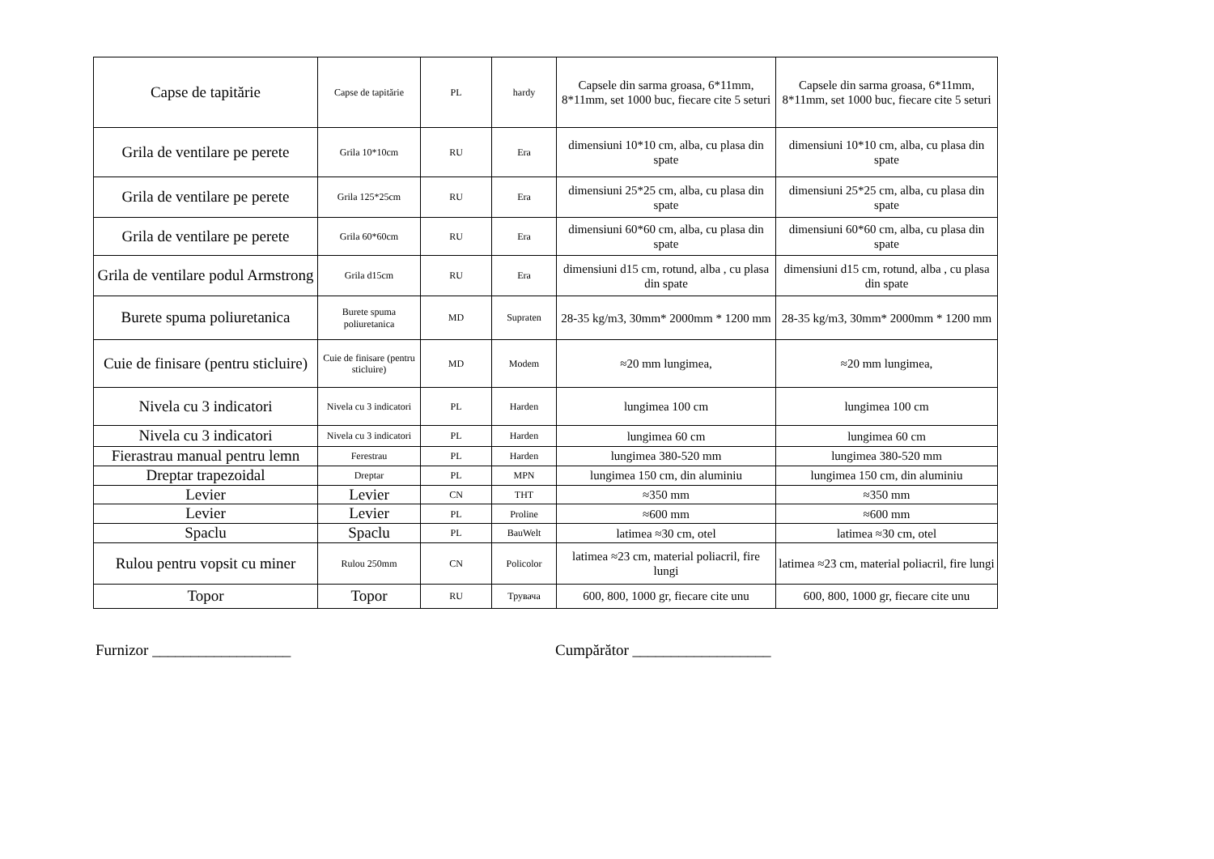| Capse de tapitărie | Capse de tapitărie | PL | hardy | Capsele din sarma groasa, 6*11mm, 8*11mm, set 1000 buc, fiecare cite 5 seturi | Capsele din sarma groasa, 6*11mm, 8*11mm, set 1000 buc, fiecare cite 5 seturi |
| Grila de ventilare pe perete | Grila 10*10cm | RU | Era | dimensiuni 10*10 cm, alba, cu plasa din spate | dimensiuni 10*10 cm, alba, cu plasa din spate |
| Grila de ventilare pe perete | Grila 125*25cm | RU | Era | dimensiuni 25*25 cm, alba, cu plasa din spate | dimensiuni 25*25 cm, alba, cu plasa din spate |
| Grila de ventilare pe perete | Grila 60*60cm | RU | Era | dimensiuni 60*60 cm, alba, cu plasa din spate | dimensiuni 60*60 cm, alba, cu plasa din spate |
| Grila de ventilare podul Armstrong | Grila d15cm | RU | Era | dimensiuni d15 cm, rotund, alba , cu plasa din spate | dimensiuni d15 cm, rotund, alba , cu plasa din spate |
| Burete spuma poliuretanica | Burete spuma poliuretanica | MD | Supraten | 28-35 kg/m3, 30mm* 2000mm * 1200 mm | 28-35 kg/m3, 30mm* 2000mm * 1200 mm |
| Cuie de finisare (pentru sticluire) | Cuie de finisare (pentru sticluire) | MD | Modem | ≈20 mm lungimea, | ≈20 mm lungimea, |
| Nivela cu 3 indicatori | Nivela cu 3 indicatori | PL | Harden | lungimea 100 cm | lungimea 100 cm |
| Nivela cu 3 indicatori | Nivela cu 3 indicatori | PL | Harden | lungimea 60 cm | lungimea 60 cm |
| Fierastrau manual pentru lemn | Ferestrau | PL | Harden | lungimea 380-520 mm | lungimea 380-520 mm |
| Dreptar trapezoidal | Dreptar | PL | MPN | lungimea 150 cm, din aluminiu | lungimea 150 cm, din aluminiu |
| Levier | Levier | CN | THT | ≈350 mm | ≈350 mm |
| Levier | Levier | PL | Proline | ≈600 mm | ≈600 mm |
| Spaclu | Spaclu | PL | BauWelt | latimea ≈30 cm, otel | latimea ≈30 cm, otel |
| Rulou pentru vopsit cu miner | Rulou 250mm | CN | Policolor | latimea ≈23 cm, material poliacril, fire lungi | latimea ≈23 cm, material poliacril, fire lungi |
| Topor | Topor | RU | Трувача | 600, 800, 1000 gr, fiecare cite unu | 600, 800, 1000 gr, fiecare cite unu |
Furnizor __________________ Cumpărător __________________